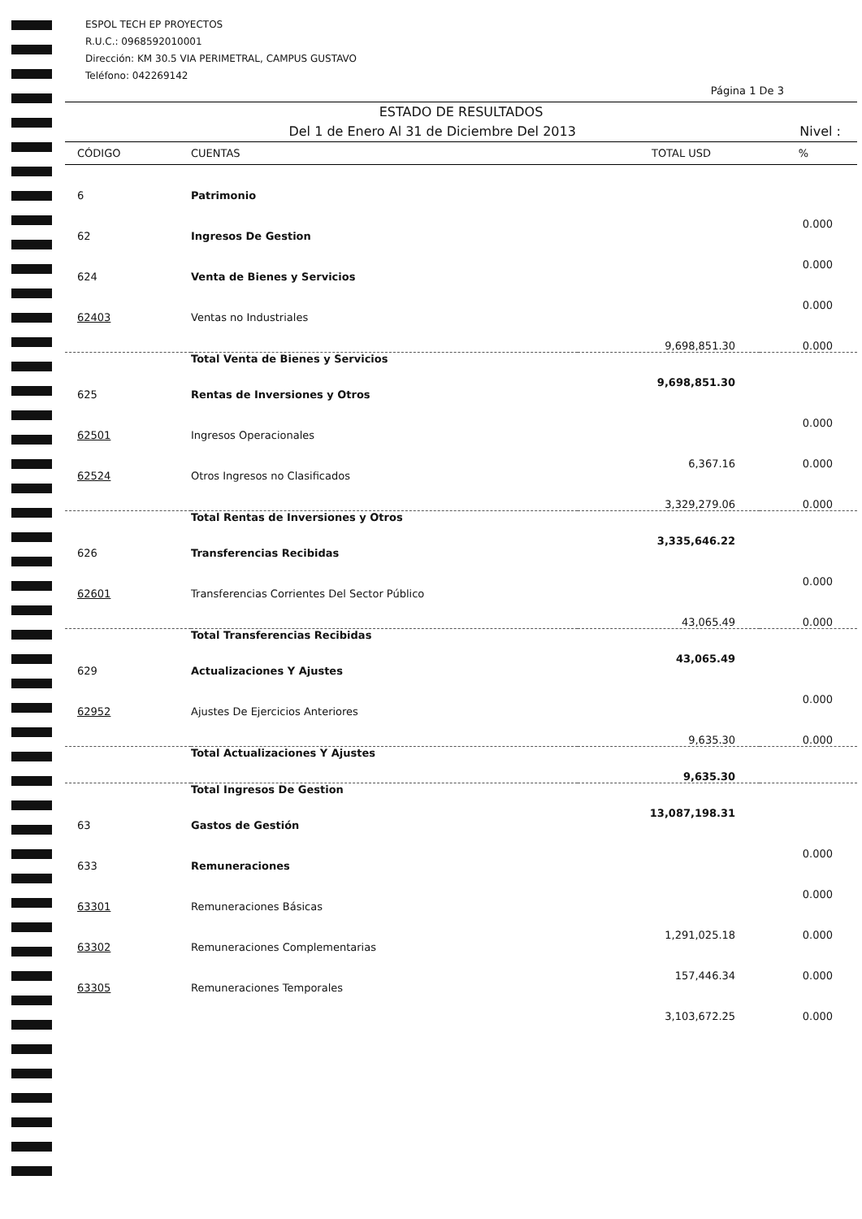ESPOL TECH EP PROYECTOS
R.U.C.: 0968592010001
Dirección: KM 30.5 VIA PERIMETRAL, CAMPUS GUSTAVO
Teléfono: 042269142
Página 1 De 3
ESTADO DE RESULTADOS
Del 1 de Enero Al 31 de Diciembre Del 2013 Nivel :
| CÓDIGO | CUENTAS | TOTAL USD | % |
| --- | --- | --- | --- |
| 6 | Patrimonio | | 0.000 |
| 62 | Ingresos De Gestion | | 0.000 |
| 624 | Venta de Bienes y Servicios | | 0.000 |
| 62403 | Ventas no Industriales | 9,698,851.30 | 0.000 |
| | Total Venta de Bienes y Servicios | 9,698,851.30 | |
| 625 | Rentas de Inversiones y Otros | | 0.000 |
| 62501 | Ingresos Operacionales | 6,367.16 | 0.000 |
| 62524 | Otros Ingresos no Clasificados | 3,329,279.06 | 0.000 |
| | Total Rentas de Inversiones y Otros | 3,335,646.22 | |
| 626 | Transferencias Recibidas | | 0.000 |
| 62601 | Transferencias Corrientes Del Sector Público | 43,065.49 | 0.000 |
| | Total Transferencias Recibidas | 43,065.49 | |
| 629 | Actualizaciones Y Ajustes | | 0.000 |
| 62952 | Ajustes De Ejercicios Anteriores | 9,635.30 | 0.000 |
| | Total Actualizaciones Y Ajustes | 9,635.30 | |
| | Total Ingresos De Gestion | 13,087,198.31 | |
| 63 | Gastos de Gestión | | 0.000 |
| 633 | Remuneraciones | | 0.000 |
| 63301 | Remuneraciones Básicas | 1,291,025.18 | 0.000 |
| 63302 | Remuneraciones Complementarias | 157,446.34 | 0.000 |
| 63305 | Remuneraciones Temporales | 3,103,672.25 | 0.000 |